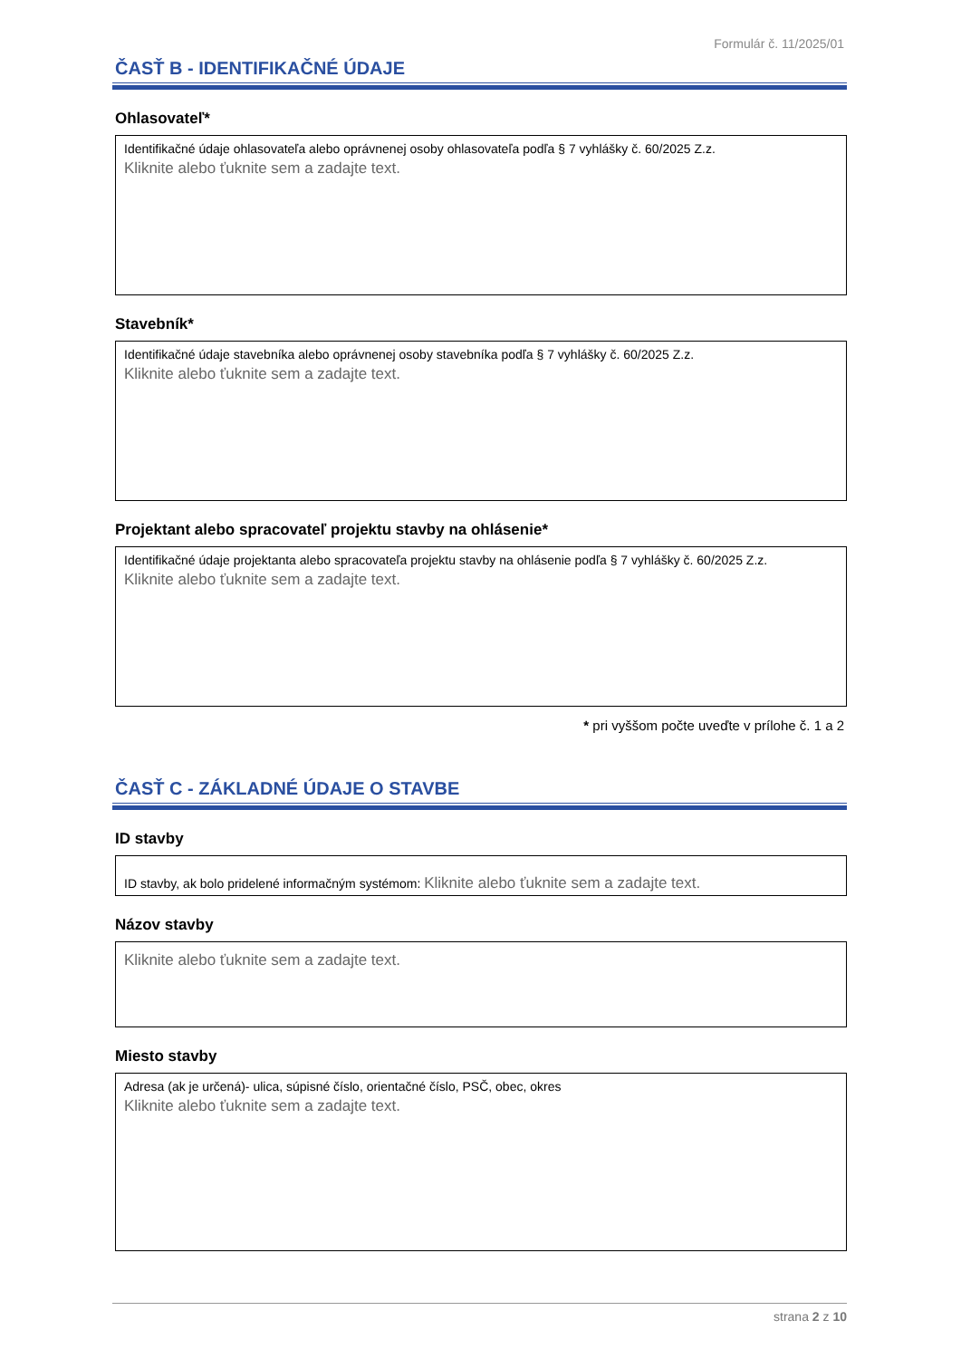Formulár č. 11/2025/01
ČASŤ B - IDENTIFIKAČNÉ ÚDAJE
Ohlasovateľ*
Identifikačné údaje ohlasovateľa alebo oprávnenej osoby ohlasovateľa podľa § 7 vyhlášky č. 60/2025 Z.z.
Kliknite alebo ťuknite sem a zadajte text.
Stavebník*
Identifikačné údaje stavebníka alebo oprávnenej osoby stavebníka podľa § 7 vyhlášky č. 60/2025 Z.z.
Kliknite alebo ťuknite sem a zadajte text.
Projektant alebo spracovateľ projektu stavby na ohlásenie*
Identifikačné údaje projektanta alebo spracovateľa projektu stavby na ohlásenie podľa § 7 vyhlášky č. 60/2025 Z.z.
Kliknite alebo ťuknite sem a zadajte text.
* pri vyššom počte uveďte v prílohe č. 1 a 2
ČASŤ C - ZÁKLADNÉ ÚDAJE O STAVBE
ID stavby
ID stavby, ak bolo pridelené informačným systémom: Kliknite alebo ťuknite sem a zadajte text.
Názov stavby
Kliknite alebo ťuknite sem a zadajte text.
Miesto stavby
Adresa (ak je určená)- ulica, súpisné číslo, orientačné číslo, PSČ, obec, okres
Kliknite alebo ťuknite sem a zadajte text.
strana 2 z 10